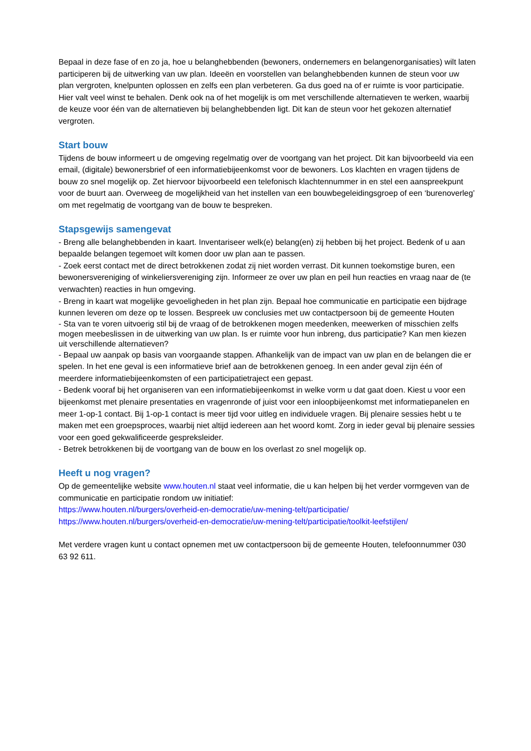Bepaal in deze fase of en zo ja, hoe u belanghebbenden (bewoners, ondernemers en belangenorganisaties) wilt laten participeren bij de uitwerking van uw plan. Ideeën en voorstellen van belanghebbenden kunnen de steun voor uw plan vergroten, knelpunten oplossen en zelfs een plan verbeteren. Ga dus goed na of er ruimte is voor participatie. Hier valt veel winst te behalen. Denk ook na of het mogelijk is om met verschillende alternatieven te werken, waarbij de keuze voor één van de alternatieven bij belanghebbenden ligt. Dit kan de steun voor het gekozen alternatief vergroten.
Start bouw
Tijdens de bouw informeert u de omgeving regelmatig over de voortgang van het project. Dit kan bijvoorbeeld via een email, (digitale) bewonersbrief of een informatiebijeenkomst voor de bewoners. Los klachten en vragen tijdens de bouw zo snel mogelijk op. Zet hiervoor bijvoorbeeld een telefonisch klachtennummer in en stel een aanspreekpunt voor de buurt aan. Overweeg de mogelijkheid van het instellen van een bouwbegeleidingsgroep of een ‘burenoverleg’ om met regelmatig de voortgang van de bouw te bespreken.
Stapsgewijs samengevat
- Breng alle belanghebbenden in kaart. Inventariseer welk(e) belang(en) zij hebben bij het project. Bedenk of u aan bepaalde belangen tegemoet wilt komen door uw plan aan te passen.
- Zoek eerst contact met de direct betrokkenen zodat zij niet worden verrast. Dit kunnen toekomstige buren, een bewonersvereniging of winkeliersvereniging zijn. Informeer ze over uw plan en peil hun reacties en vraag naar de (te verwachten) reacties in hun omgeving.
- Breng in kaart wat mogelijke gevoeligheden in het plan zijn. Bepaal hoe communicatie en participatie een bijdrage kunnen leveren om deze op te lossen. Bespreek uw conclusies met uw contactpersoon bij de gemeente Houten
- Sta van te voren uitvoerig stil bij de vraag of de betrokkenen mogen meedenken, meewerken of misschien zelfs mogen meebeslissen in de uitwerking van uw plan. Is er ruimte voor hun inbreng, dus participatie? Kan men kiezen uit verschillende alternatieven?
- Bepaal uw aanpak op basis van voorgaande stappen. Afhankelijk van de impact van uw plan en de belangen die er spelen. In het ene geval is een informatieve brief aan de betrokkenen genoeg. In een ander geval zijn één of meerdere informatiebijeenkomsten of een participatietraject een gepast.
- Bedenk vooraf bij het organiseren van een informatiebijeenkomst in welke vorm u dat gaat doen. Kiest u voor een bijeenkomst met plenaire presentaties en vragenronde of juist voor een inloopbijeenkomst met informatiepanelen en meer 1-op-1 contact. Bij 1-op-1 contact is meer tijd voor uitleg en individuele vragen. Bij plenaire sessies hebt u te maken met een groepsproces, waarbij niet altijd iedereen aan het woord komt. Zorg in ieder geval bij plenaire sessies voor een goed gekwalificeerde gespreksleider.
- Betrek betrokkenen bij de voortgang van de bouw en los overlast zo snel mogelijk op.
Heeft u nog vragen?
Op de gemeentelijke website www.houten.nl staat veel informatie, die u kan helpen bij het verder vormgeven van de communicatie en participatie rondom uw initiatief:
https://www.houten.nl/burgers/overheid-en-democratie/uw-mening-telt/participatie/
https://www.houten.nl/burgers/overheid-en-democratie/uw-mening-telt/participatie/toolkit-leefstijlen/
Met verdere vragen kunt u contact opnemen met uw contactpersoon bij de gemeente Houten, telefoonnummer 030 63 92 611.